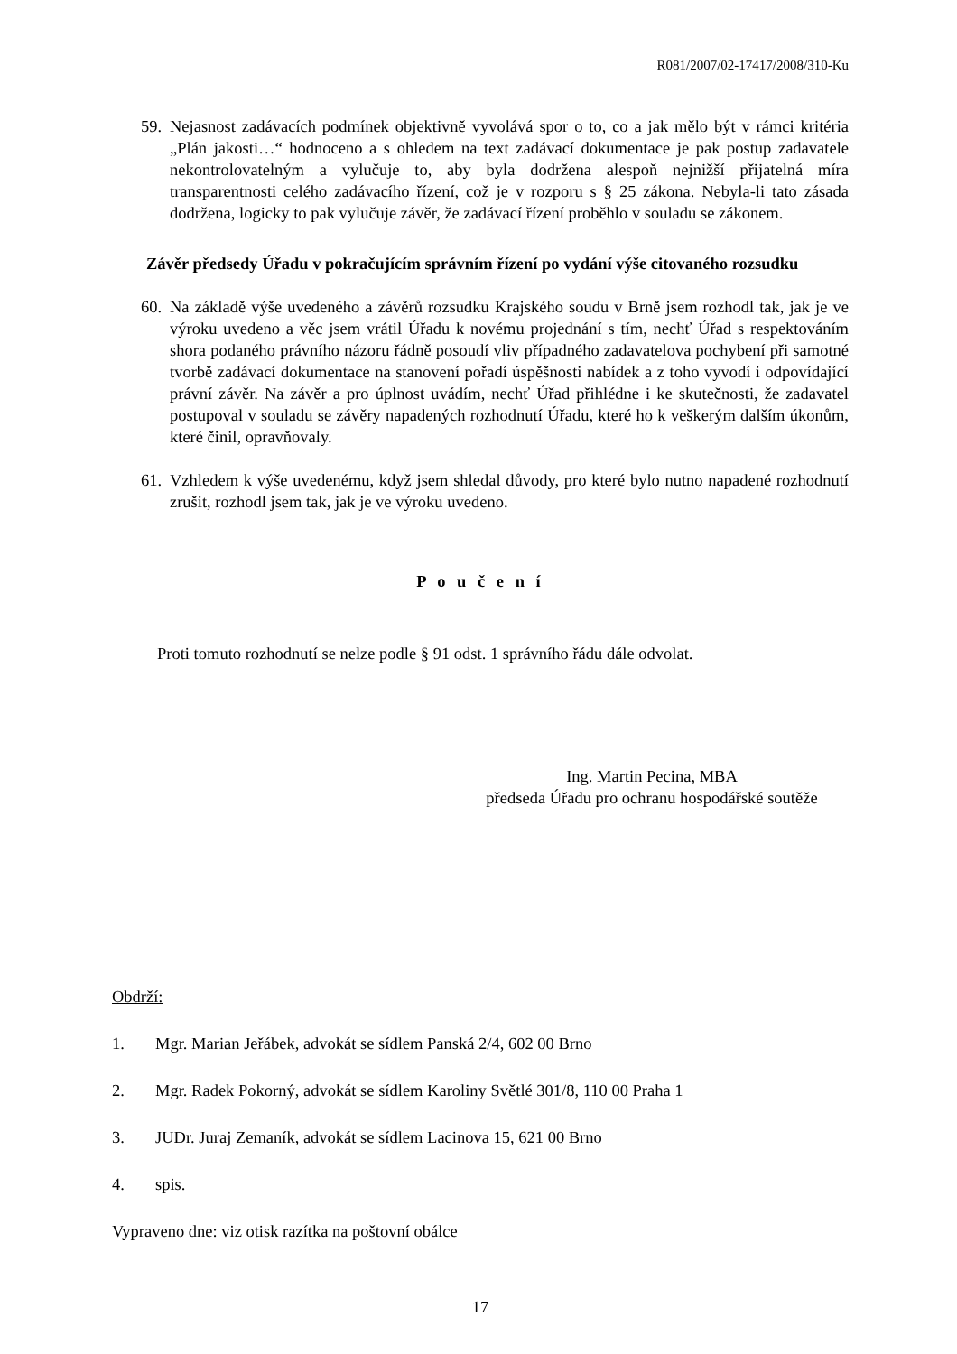R081/2007/02-17417/2008/310-Ku
59.
Nejasnost zadávacích podmínek objektivně vyvolává spor o to, co a jak mělo být v rámci kritéria „Plán jakosti…“ hodnoceno a s ohledem na text zadávací dokumentace je pak postup zadavatele nekontrolovatelným a vylučuje to, aby byla dodržena alespoň nejnižší přijatelná míra transparentnosti celého zadávacího řízení, což je v rozporu s § 25 zákona. Nebyla-li tato zásada dodržena, logicky to pak vylučuje závěr, že zadávací řízení proběhlo v souladu se zákonem.
Závěr předsedy Úřadu v pokračujícím správním řízení po vydání výše citovaného rozsudku
60.
Na základě výše uvedeného a závěrů rozsudku Krajského soudu v Brně jsem rozhodl tak, jak je ve výroku uvedeno a věc jsem vrátil Úřadu k novému projednání s tím, nechť Úřad s respektováním shora podaného právního názoru řádně posoudí vliv případného zadavatelova pochybení při samotné tvorbě zadávací dokumentace na stanovení pořadí úspěšnosti nabídek a z toho vyvodí i odpovídající právní závěr. Na závěr a pro úplnost uvádím, nechť Úřad přihlédne i ke skutečnosti, že zadavatel postupoval v souladu se závěry napadených rozhodnutí Úřadu, které ho k veškerým dalším úkonům, které činil, opravňovaly.
61.
Vzhledem k výše uvedenému, když jsem shledal důvody, pro které bylo nutno napadené rozhodnutí zrušit, rozhodl jsem tak, jak je ve výroku uvedeno.
P o u č e n í
Proti tomuto rozhodnutí se nelze podle § 91 odst. 1 správního řádu dále odvolat.
Ing. Martin Pecina, MBA
předseda Úřadu pro ochranu hospodářské soutěže
Obdrží:
1. Mgr. Marian Jeřábek, advokát se sídlem Panská 2/4, 602 00 Brno
2. Mgr. Radek Pokorný, advokát se sídlem Karoliny Světlé 301/8, 110 00 Praha 1
3. JUDr. Juraj Zemaník, advokát se sídlem Lacinova 15, 621 00 Brno
4. spis.
Vypraveno dne: viz otisk razítka na poštovní obálce
17